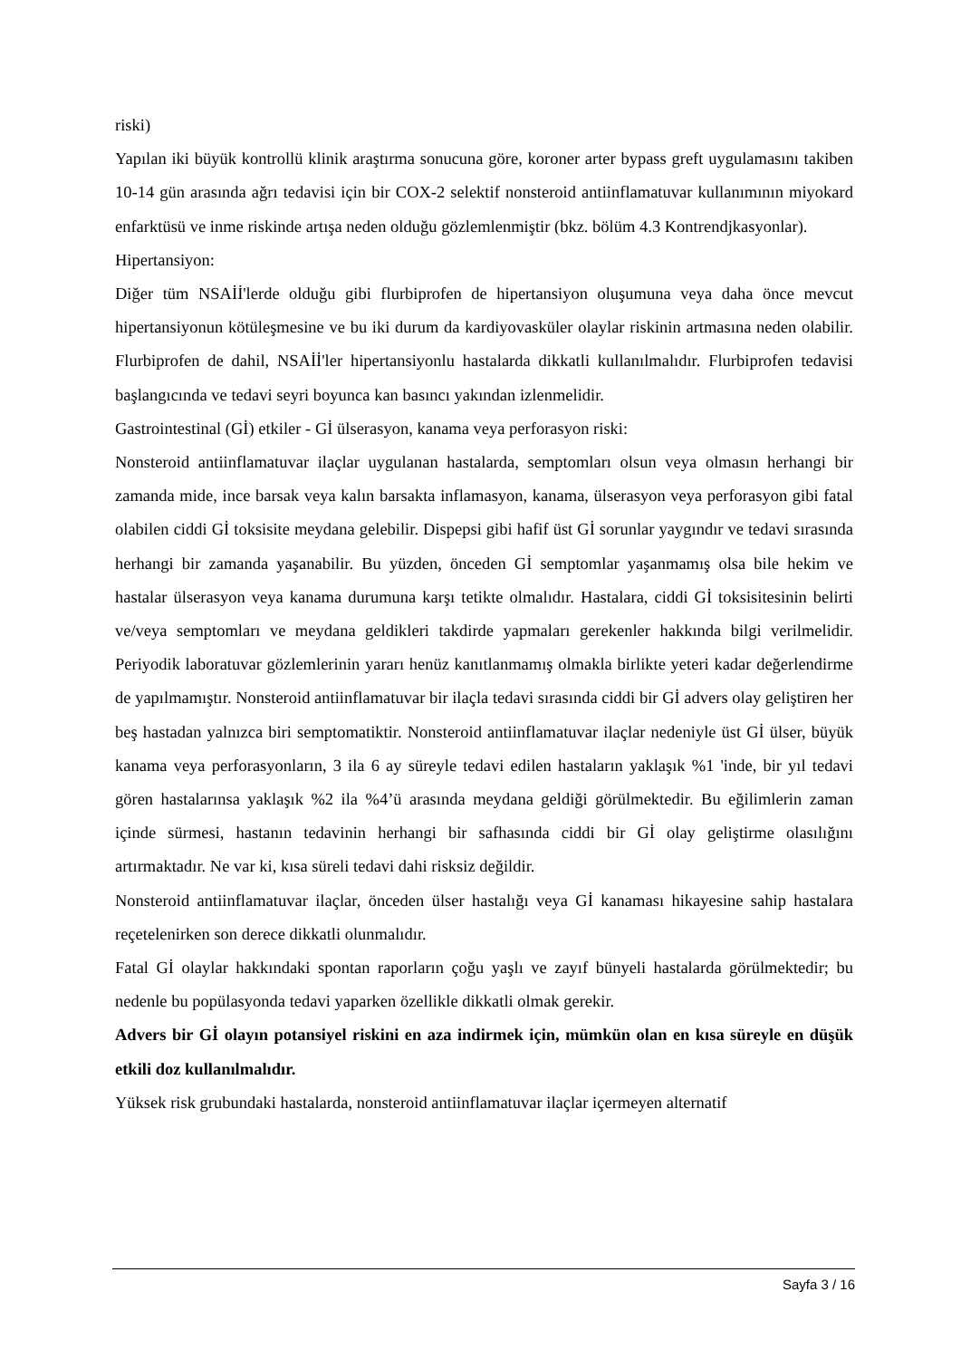riski)
Yapılan iki büyük kontrollü klinik araştırma sonucuna göre, koroner arter bypass greft uygulamasını takiben 10-14 gün arasında ağrı tedavisi için bir COX-2 selektif nonsteroid antiinflamatuvar kullanımının miyokard enfarktüsü ve inme riskinde artışa neden olduğu gözlemlenmiştir (bkz. bölüm 4.3 Kontrendjkasyonlar).
Hipertansiyon:
Diğer tüm NSAİİ'lerde olduğu gibi flurbiprofen de hipertansiyon oluşumuna veya daha önce mevcut hipertansiyonun kötüleşmesine ve bu iki durum da kardiyovasküler olaylar riskinin artmasına neden olabilir. Flurbiprofen de dahil, NSAİİ'ler hipertansiyonlu hastalarda dikkatli kullanılmalıdır. Flurbiprofen tedavisi başlangıcında ve tedavi seyri boyunca kan basıncı yakından izlenmelidir.
Gastrointestinal (Gİ) etkiler - Gİ ülserasyon, kanama veya perforasyon riski:
Nonsteroid antiinflamatuvar ilaçlar uygulanan hastalarda, semptomları olsun veya olmasın herhangi bir zamanda mide, ince barsak veya kalın barsakta inflamasyon, kanama, ülserasyon veya perforasyon gibi fatal olabilen ciddi Gİ toksisite meydana gelebilir. Dispepsi gibi hafif üst Gİ sorunlar yaygındır ve tedavi sırasında herhangi bir zamanda yaşanabilir. Bu yüzden, önceden Gİ semptomlar yaşanmamış olsa bile hekim ve hastalar ülserasyon veya kanama durumuna karşı tetikte olmalıdır. Hastalara, ciddi Gİ toksisitesinin belirti ve/veya semptomları ve meydana geldikleri takdirde yapmaları gerekenler hakkında bilgi verilmelidir. Periyodik laboratuvar gözlemlerinin yararı henüz kanıtlanmamış olmakla birlikte yeteri kadar değerlendirme de yapılmamıştır. Nonsteroid antiinflamatuvar bir ilaçla tedavi sırasında ciddi bir Gİ advers olay geliştiren her beş hastadan yalnızca biri semptomatiktir. Nonsteroid antiinflamatuvar ilaçlar nedeniyle üst Gİ ülser, büyük kanama veya perforasyonların, 3 ila 6 ay süreyle tedavi edilen hastaların yaklaşık %1 'inde, bir yıl tedavi gören hastalarınsa yaklaşık %2 ila %4’ü arasında meydana geldiği görülmektedir. Bu eğilimlerin zaman içinde sürmesi, hastanın tedavinin herhangi bir safhasında ciddi bir Gİ olay geliştirme olasılığını artırmaktadır. Ne var ki, kısa süreli tedavi dahi risksiz değildir.
Nonsteroid antiinflamatuvar ilaçlar, önceden ülser hastalığı veya Gİ kanaması hikayesine sahip hastalara reçetelenirken son derece dikkatli olunmalıdır.
Fatal Gİ olaylar hakkındaki spontan raporların çoğu yaşlı ve zayıf bünyeli hastalarda görülmektedir; bu nedenle bu popülasyonda tedavi yaparken özellikle dikkatli olmak gerekir.
Advers bir Gİ olayın potansiyel riskini en aza indirmek için, mümkün olan en kısa süreyle en düşük etkili doz kullanılmalıdır.
Yüksek risk grubundaki hastalarda, nonsteroid antiinflamatuvar ilaçlar içermeyen alternatif
Sayfa 3 / 16